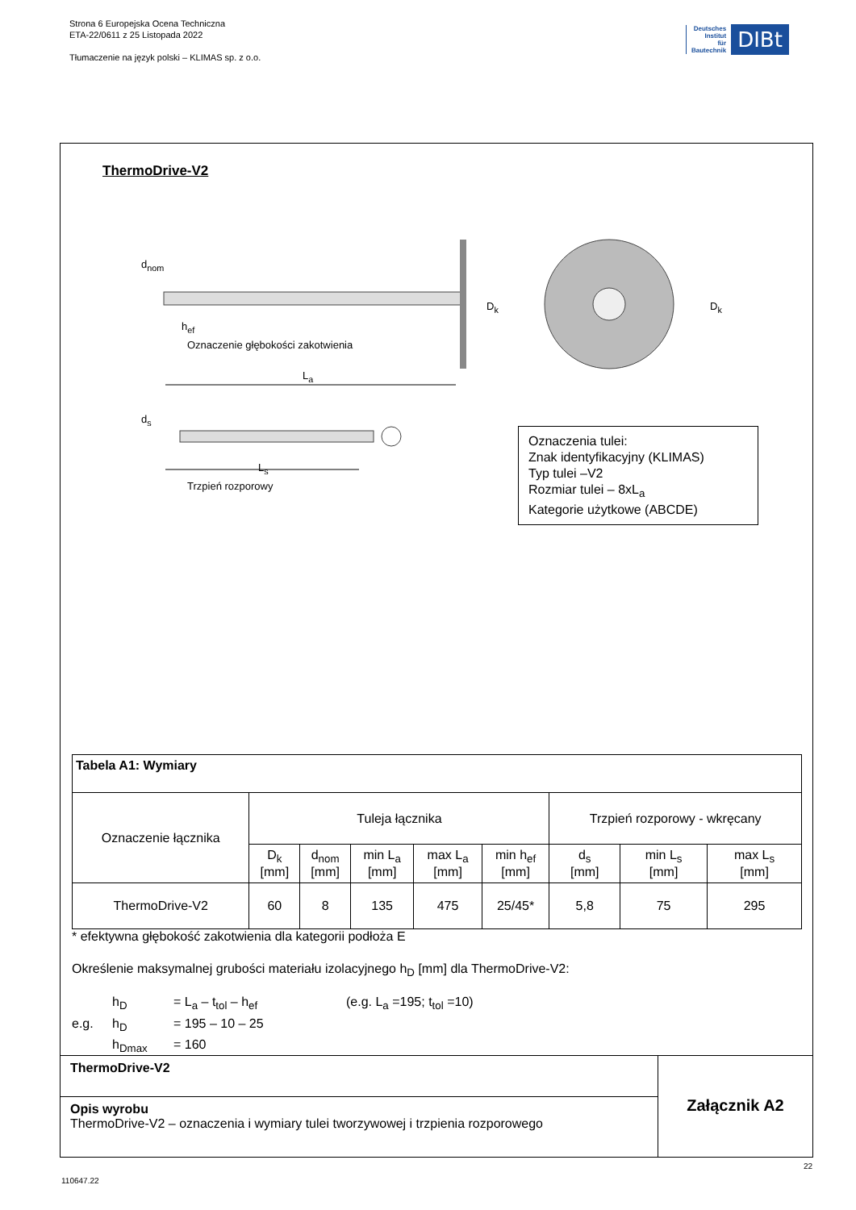Strona 6 Europejska Ocena Techniczna
ETA-22/0611 z 25 Listopada 2022
Tłumaczenie na język polski – KLIMAS sp. z o.o.
Deutsches
Institut
für
Bautechnik
DIBt
ThermoDrive-V2
d<sub>nom</sub>
h<sub>ef</sub>
Oznaczenie głębokości zakotwienia
L<sub>a</sub>
D<sub>k</sub> D<sub>k</sub>
d<sub>s</sub>
L<sub>s</sub>
Trzpień rozporowy
Oznaczenia tulei:
Znak identyfikacyjny (KLIMAS)
Typ tulei –V2
Rozmiar tulei – 8xL<sub>a</sub>
Kategorie użytkowe (ABCDE)
| Tabela A1: Wymiary | | | | | | | | |
| --- | --- | --- | --- | --- | --- | --- | --- | --- |
| Oznaczenie łącznika | Tuleja łącznika | | | | | Trzpień rozporowy - wkręcany | | |
| | D<sub>k</sub> [mm] | d<sub>nom</sub> [mm] | min L<sub>a</sub> [mm] | max L<sub>a</sub> [mm] | min h<sub>ef</sub> [mm] | d<sub>s</sub> [mm] | min L<sub>s</sub> [mm] | max L<sub>s</sub> [mm] |
| ThermoDrive-V2 | 60 | 8 | 135 | 475 | 25/45* | 5,8 | 75 | 295 |
* efektywna głębokość zakotwienia dla kategorii podłoża E
Określenie maksymalnej grubości materiału izolacyjnego h<sub>D</sub> [mm] dla ThermoDrive-V2:
h<sub>D</sub> = L<sub>a</sub> – t<sub>tol</sub> – h<sub>ef</sub> (e.g. L<sub>a</sub> =195; t<sub>tol</sub> =10) e.g. h<sub>D</sub> = 195 – 10 – 25 h<sub>Dmax</sub> = 160
ThermoDrive-V2
Opis wyrobu
ThermoDrive-V2 – oznaczenia i wymiary tulei tworzywowej i trzpienia rozporowego
Załącznik A2
22
110647.22